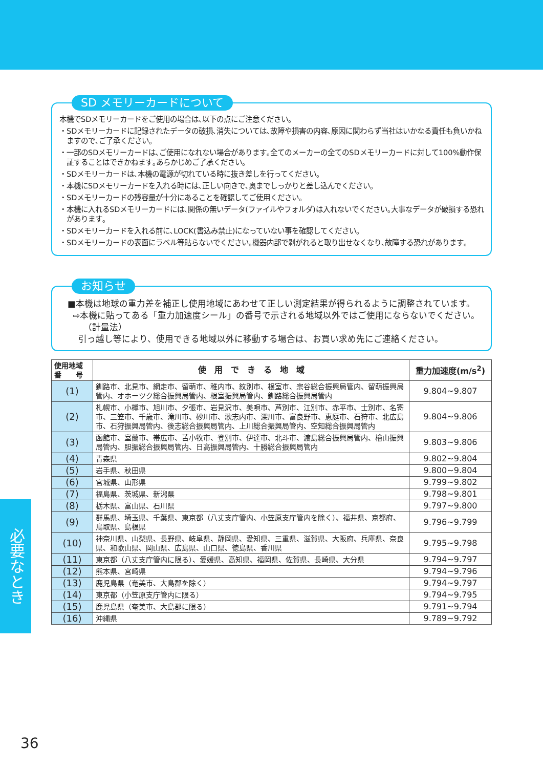SD メモリーカードについて
本機でSDメモリーカードをご使用の場合は､以下の点にご注意ください｡
・SDメモリーカードに記録されたデータの破損､消失については､故障や損害の内容､原因に関わらず当社はいかなる責任も負いかねますので､ご了承ください｡
・一部のSDメモリーカードは､ご使用になれない場合があります｡全てのメーカーの全てのSDメモリーカードに対して100%動作保証することはできかねます｡あらかじめご了承ください｡
・SDメモリーカードは､本機の電源が切れている時に抜き差しを行ってください｡
・本機にSDメモリーカードを入れる時には､正しい向きで､奥までしっかりと差し込んでください｡
・SDメモリーカードの残容量が十分にあることを確認してご使用ください｡
・本機に入れるSDメモリーカードには､関係の無いデータ(ファイルやフォルダ)は入れないでください｡大事なデータが破損する恐れがあります｡
・SDメモリーカードを入れる前に､LOCK(書込み禁止)になっていない事を確認してください｡
・SDメモリーカードの表面にラベル等貼らないでください｡機器内部で剥がれると取り出せなくなり､故障する恐れがあります｡
お知らせ
■本機は地球の重力差を補正し使用地域にあわせて正しい測定結果が得られるように調整されています。
⇨本機に貼ってある「重力加速度シール」の番号で示される地域以外ではご使用にならないでください。
（計量法）
引っ越し等により、使用できる地域以外に移動する場合は、お買い求め先にご連絡ください。
| 使用地域 番 号 | 使 用 で き る 地 域 | 重力加速度(m/s<sup>2</sup>) |
| --- | --- | --- |
| (1) | 釧路市、北見市、網走市、留萌市、稚内市、紋別市、根室市、宗谷総合振興局管内、留萌振興局管内、オホーツク総合振興局管内、根室振興局管内、釧路総合振興局管内 | 9.804~9.807 |
| (2) | 札幌市、小樽市、旭川市、夕張市、岩見沢市、美唄市、芦別市、江別市、赤平市、士別市、名寄市、三笠市、千歳市、滝川市、砂川市、歌志内市、深川市、富良野市、恵庭市、石狩市、北広島市、石狩振興局管内、後志総合振興局管内、上川総合振興局管内、空知総合振興局管内 | 9.804~9.806 |
| (3) | 函館市、室蘭市、帯広市、苫小牧市、登別市、伊達市、北斗市、渡島総合振興局管内、檜山振興局管内、胆振総合振興局管内、日高振興局管内、十勝総合振興局管内 | 9.803~9.806 |
| (4) | 青森県 | 9.802~9.804 |
| (5) | 岩手県、秋田県 | 9.800~9.804 |
| (6) | 宮城県、山形県 | 9.799~9.802 |
| (7) | 福島県、茨城県、新潟県 | 9.798~9.801 |
| (8) | 栃木県、富山県、石川県 | 9.797~9.800 |
| (9) | 群馬県、埼玉県、千葉県、東京都（八丈支庁管内、小笠原支庁管内を除く）、福井県、京都府、鳥取県、島根県 | 9.796~9.799 |
| (10) | 神奈川県、山梨県、長野県、岐阜県、静岡県、愛知県、三重県、滋賀県、大阪府、兵庫県、奈良県、和歌山県、岡山県、広島県、山口県、徳島県、香川県 | 9.795~9.798 |
| (11) | 東京都（八丈支庁管内に限る）、愛媛県、高知県、福岡県、佐賀県、長崎県、大分県 | 9.794~9.797 |
| (12) | 熊本県、宮崎県 | 9.794~9.796 |
| (13) | 鹿児島県（奄美市、大島郡を除く） | 9.794~9.797 |
| (14) | 東京都（小笠原支庁管内に限る） | 9.794~9.795 |
| (15) | 鹿児島県（奄美市、大島郡に限る） | 9.791~9.794 |
| (16) | 沖縄県 | 9.789~9.792 |
必要なとき
36